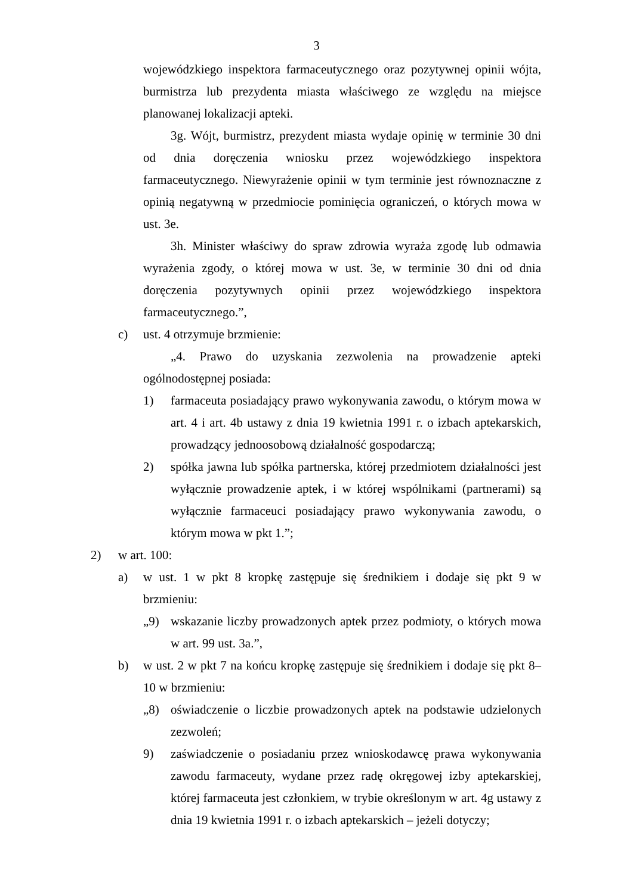3
wojewódzkiego inspektora farmaceutycznego oraz pozytywnej opinii wójta, burmistrza lub prezydenta miasta właściwego ze względu na miejsce planowanej lokalizacji apteki.
3g. Wójt, burmistrz, prezydent miasta wydaje opinię w terminie 30 dni od dnia doręczenia wniosku przez wojewódzkiego inspektora farmaceutycznego. Niewyrażenie opinii w tym terminie jest równoznaczne z opinią negatywną w przedmiocie pominięcia ograniczeń, o których mowa w ust. 3e.
3h. Minister właściwy do spraw zdrowia wyraża zgodę lub odmawia wyrażenia zgody, o której mowa w ust. 3e, w terminie 30 dni od dnia doręczenia pozytywnych opinii przez wojewódzkiego inspektora farmaceutycznego.”,
c) ust. 4 otrzymuje brzmienie:
„4. Prawo do uzyskania zezwolenia na prowadzenie apteki ogólnodostępnej posiada:
1) farmaceuta posiadający prawo wykonywania zawodu, o którym mowa w art. 4 i art. 4b ustawy z dnia 19 kwietnia 1991 r. o izbach aptekarskich, prowadzący jednoosobową działalność gospodarczą;
2) spółka jawna lub spółka partnerska, której przedmiotem działalności jest wyłącznie prowadzenie aptek, i w której wspólnikami (partnerami) są wyłącznie farmaceuci posiadający prawo wykonywania zawodu, o którym mowa w pkt 1.”;
2) w art. 100:
a) w ust. 1 w pkt 8 kropkę zastępuje się średnikiem i dodaje się pkt 9 w brzmieniu:
„9) wskazanie liczby prowadzonych aptek przez podmioty, o których mowa w art. 99 ust. 3a.”,
b) w ust. 2 w pkt 7 na końcu kropkę zastępuje się średnikiem i dodaje się pkt 8–10 w brzmieniu:
„8) oświadczenie o liczbie prowadzonych aptek na podstawie udzielonych zezwoleń;
9) zaświadczenie o posiadaniu przez wnioskodawcę prawa wykonywania zawodu farmaceuty, wydane przez radę okręgowej izby aptekarskiej, której farmaceuta jest członkiem, w trybie określonym w art. 4g ustawy z dnia 19 kwietnia 1991 r. o izbach aptekarskich – jeżeli dotyczy;